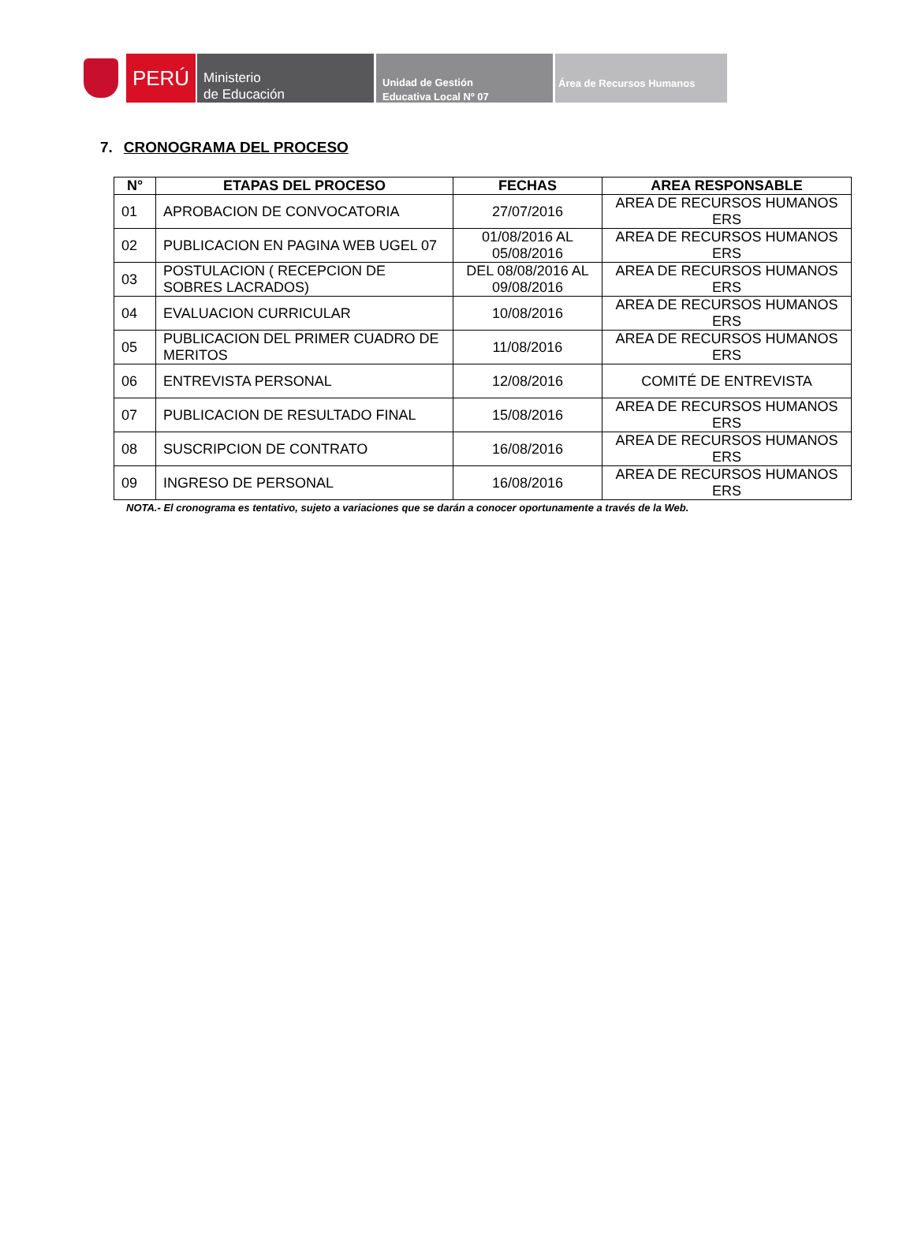PERÚ
Ministerio
de Educación
Unidad de Gestión
Educativa Local Nº 07
Área de Recursos Humanos
7. CRONOGRAMA DEL PROCESO
| N° | ETAPAS DEL PROCESO | FECHAS | AREA RESPONSABLE |
| --- | --- | --- | --- |
| 01 | APROBACION DE CONVOCATORIA | 27/07/2016 | AREA DE RECURSOS HUMANOS ERS |
| 02 | PUBLICACION EN PAGINA WEB UGEL 07 | 01/08/2016 AL 05/08/2016 | AREA DE RECURSOS HUMANOS ERS |
| 03 | POSTULACION ( RECEPCION DE SOBRES LACRADOS) | DEL 08/08/2016 AL 09/08/2016 | AREA DE RECURSOS HUMANOS ERS |
| 04 | EVALUACION CURRICULAR | 10/08/2016 | AREA DE RECURSOS HUMANOS ERS |
| 05 | PUBLICACION DEL PRIMER CUADRO DE MERITOS | 11/08/2016 | AREA DE RECURSOS HUMANOS ERS |
| 06 | ENTREVISTA PERSONAL | 12/08/2016 | COMITÉ DE ENTREVISTA |
| 07 | PUBLICACION DE RESULTADO FINAL | 15/08/2016 | AREA DE RECURSOS HUMANOS ERS |
| 08 | SUSCRIPCION DE CONTRATO | 16/08/2016 | AREA DE RECURSOS HUMANOS ERS |
| 09 | INGRESO DE PERSONAL | 16/08/2016 | AREA DE RECURSOS HUMANOS ERS |
NOTA.- El cronograma es tentativo, sujeto a variaciones que se darán a conocer oportunamente a través de la Web.